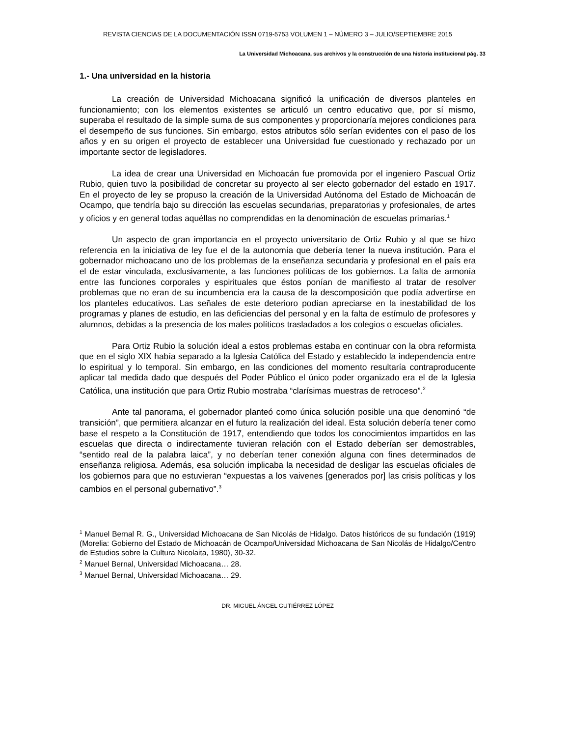REVISTA CIENCIAS DE LA DOCUMENTACIÓN ISSN 0719-5753 VOLUMEN 1 – NÚMERO 3 – JULIO/SEPTIEMBRE 2015
La Universidad Michoacana, sus archivos y la construcción de una historia institucional pág. 33
1.- Una universidad en la historia
La creación de Universidad Michoacana significó la unificación de diversos planteles en funcionamiento; con los elementos existentes se articuló un centro educativo que, por sí mismo, superaba el resultado de la simple suma de sus componentes y proporcionaría mejores condiciones para el desempeño de sus funciones. Sin embargo, estos atributos sólo serían evidentes con el paso de los años y en su origen el proyecto de establecer una Universidad fue cuestionado y rechazado por un importante sector de legisladores.
La idea de crear una Universidad en Michoacán fue promovida por el ingeniero Pascual Ortiz Rubio, quien tuvo la posibilidad de concretar su proyecto al ser electo gobernador del estado en 1917. En el proyecto de ley se propuso la creación de la Universidad Autónoma del Estado de Michoacán de Ocampo, que tendría bajo su dirección las escuelas secundarias, preparatorias y profesionales, de artes y oficios y en general todas aquéllas no comprendidas en la denominación de escuelas primarias.<sup>1</sup>
Un aspecto de gran importancia en el proyecto universitario de Ortiz Rubio y al que se hizo referencia en la iniciativa de ley fue el de la autonomía que debería tener la nueva institución. Para el gobernador michoacano uno de los problemas de la enseñanza secundaria y profesional en el país era el de estar vinculada, exclusivamente, a las funciones políticas de los gobiernos. La falta de armonía entre las funciones corporales y espirituales que éstos ponían de manifiesto al tratar de resolver problemas que no eran de su incumbencia era la causa de la descomposición que podía advertirse en los planteles educativos. Las señales de este deterioro podían apreciarse en la inestabilidad de los programas y planes de estudio, en las deficiencias del personal y en la falta de estímulo de profesores y alumnos, debidas a la presencia de los males políticos trasladados a los colegios o escuelas oficiales.
Para Ortiz Rubio la solución ideal a estos problemas estaba en continuar con la obra reformista que en el siglo XIX había separado a la Iglesia Católica del Estado y establecido la independencia entre lo espiritual y lo temporal. Sin embargo, en las condiciones del momento resultaría contraproducente aplicar tal medida dado que después del Poder Público el único poder organizado era el de la Iglesia Católica, una institución que para Ortiz Rubio mostraba “clarísimas muestras de retroceso”.<sup>2</sup>
Ante tal panorama, el gobernador planteó como única solución posible una que denominó “de transición”, que permitiera alcanzar en el futuro la realización del ideal. Esta solución debería tener como base el respeto a la Constitución de 1917, entendiendo que todos los conocimientos impartidos en las escuelas que directa o indirectamente tuvieran relación con el Estado deberían ser demostrables, “sentido real de la palabra laica”, y no deberían tener conexión alguna con fines determinados de enseñanza religiosa. Además, esa solución implicaba la necesidad de desligar las escuelas oficiales de los gobiernos para que no estuvieran “expuestas a los vaivenes [generados por] las crisis políticas y los cambios en el personal gubernativo”.<sup>3</sup>
<sup>1</sup> Manuel Bernal R. G., Universidad Michoacana de San Nicolás de Hidalgo. Datos históricos de su fundación (1919) (Morelia: Gobierno del Estado de Michoacán de Ocampo/Universidad Michoacana de San Nicolás de Hidalgo/Centro de Estudios sobre la Cultura Nicolaita, 1980), 30-32.
<sup>2</sup> Manuel Bernal, Universidad Michoacana… 28.
<sup>3</sup> Manuel Bernal, Universidad Michoacana… 29.
DR. MIGUEL ÁNGEL GUTIÉRREZ LÓPEZ